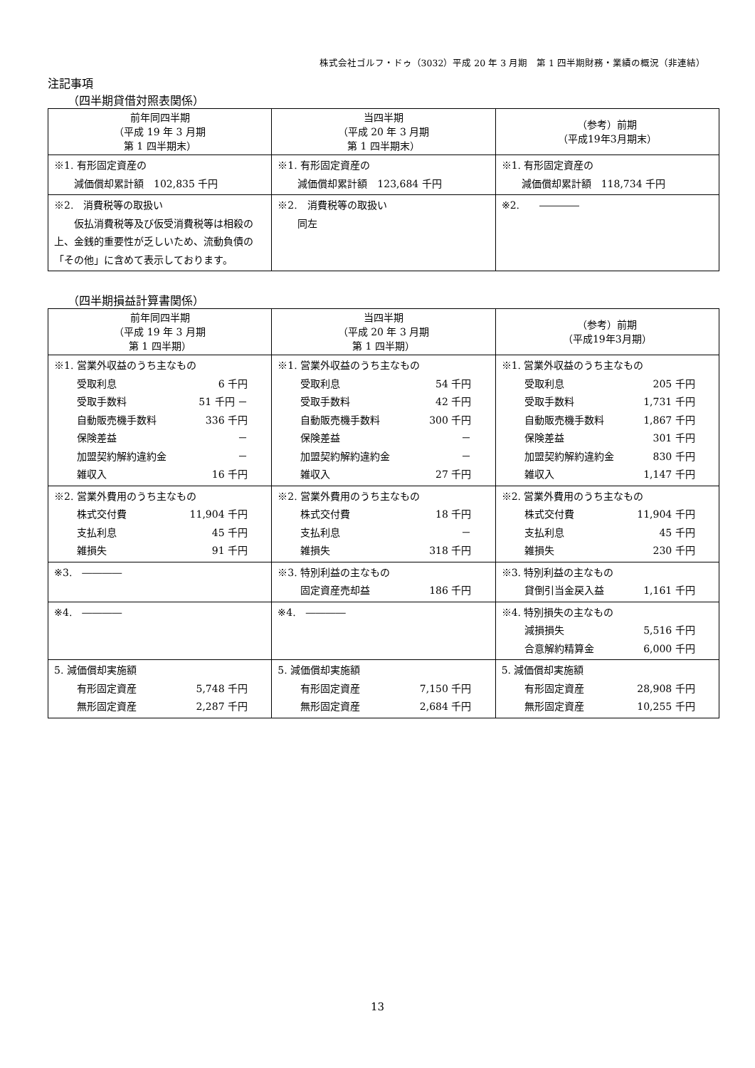株式会社ゴルフ・ドゥ（3032）平成 20 年 3 月期　第 1 四半期財務・業績の概況（非連結）
注記事項
（四半期貸借対照表関係）
| 前年同四半期 （平成 19 年 3 月期 第 1 四半期末） | 当四半期 （平成 20 年 3 月期 第 1 四半期末） | （参考）前期 （平成19年3月期末） |
| ※1. 有形固定資産の 減価償却累計額 102,835 千円 | ※1. 有形固定資産の 減価償却累計額 123,684 千円 | ※1. 有形固定資産の 減価償却累計額 118,734 千円 |
| ※2. 消費税等の取扱い 仮払消費税等及び仮受消費税等は相殺の上、金銭的重要性が乏しいため、流動負債の「その他」に含めて表示しております。 | ※2. 消費税等の取扱い 同左 | ※2. ―――― |
（四半期損益計算書関係）
| 前年同四半期 （平成 19 年 3 月期 第 1 四半期） | 当四半期 （平成 20 年 3 月期 第 1 四半期） | （参考）前期 （平成19年3月期） |
| ※1. 営業外収益のうち主なもの 受取利息 6 千円 受取手数料 51 千円 － 自動販売機手数料 336 千円 保険差益 － 加盟契約解約違約金 － 雑収入 16 千円 | ※1. 営業外収益のうち主なもの 受取利息 54 千円 受取手数料 42 千円 自動販売機手数料 300 千円 保険差益 － 加盟契約解約違約金 － 雑収入 27 千円 | ※1. 営業外収益のうち主なもの 受取利息 205 千円 受取手数料 1,731 千円 自動販売機手数料 1,867 千円 保険差益 301 千円 加盟契約解約違約金 830 千円 雑収入 1,147 千円 |
| ※2. 営業外費用のうち主なもの 株式交付費 11,904 千円 支払利息 45 千円 雑損失 91 千円 | ※2. 営業外費用のうち主なもの 株式交付費 18 千円 支払利息 － 雑損失 318 千円 | ※2. 営業外費用のうち主なもの 株式交付費 11,904 千円 支払利息 45 千円 雑損失 230 千円 |
| ※3. ―――― | ※3. 特別利益の主なもの 固定資産売却益 186 千円 | ※3. 特別利益の主なもの 貸倒引当金戻入益 1,161 千円 |
| ※4. ―――― | ※4. ―――― | ※4. 特別損失の主なもの 減損損失 5,516 千円 合意解約精算金 6,000 千円 |
| 5. 減価償却実施額 有形固定資産 5,748 千円 無形固定資産 2,287 千円 | 5. 減価償却実施額 有形固定資産 7,150 千円 無形固定資産 2,684 千円 | 5. 減価償却実施額 有形固定資産 28,908 千円 無形固定資産 10,255 千円 |
13